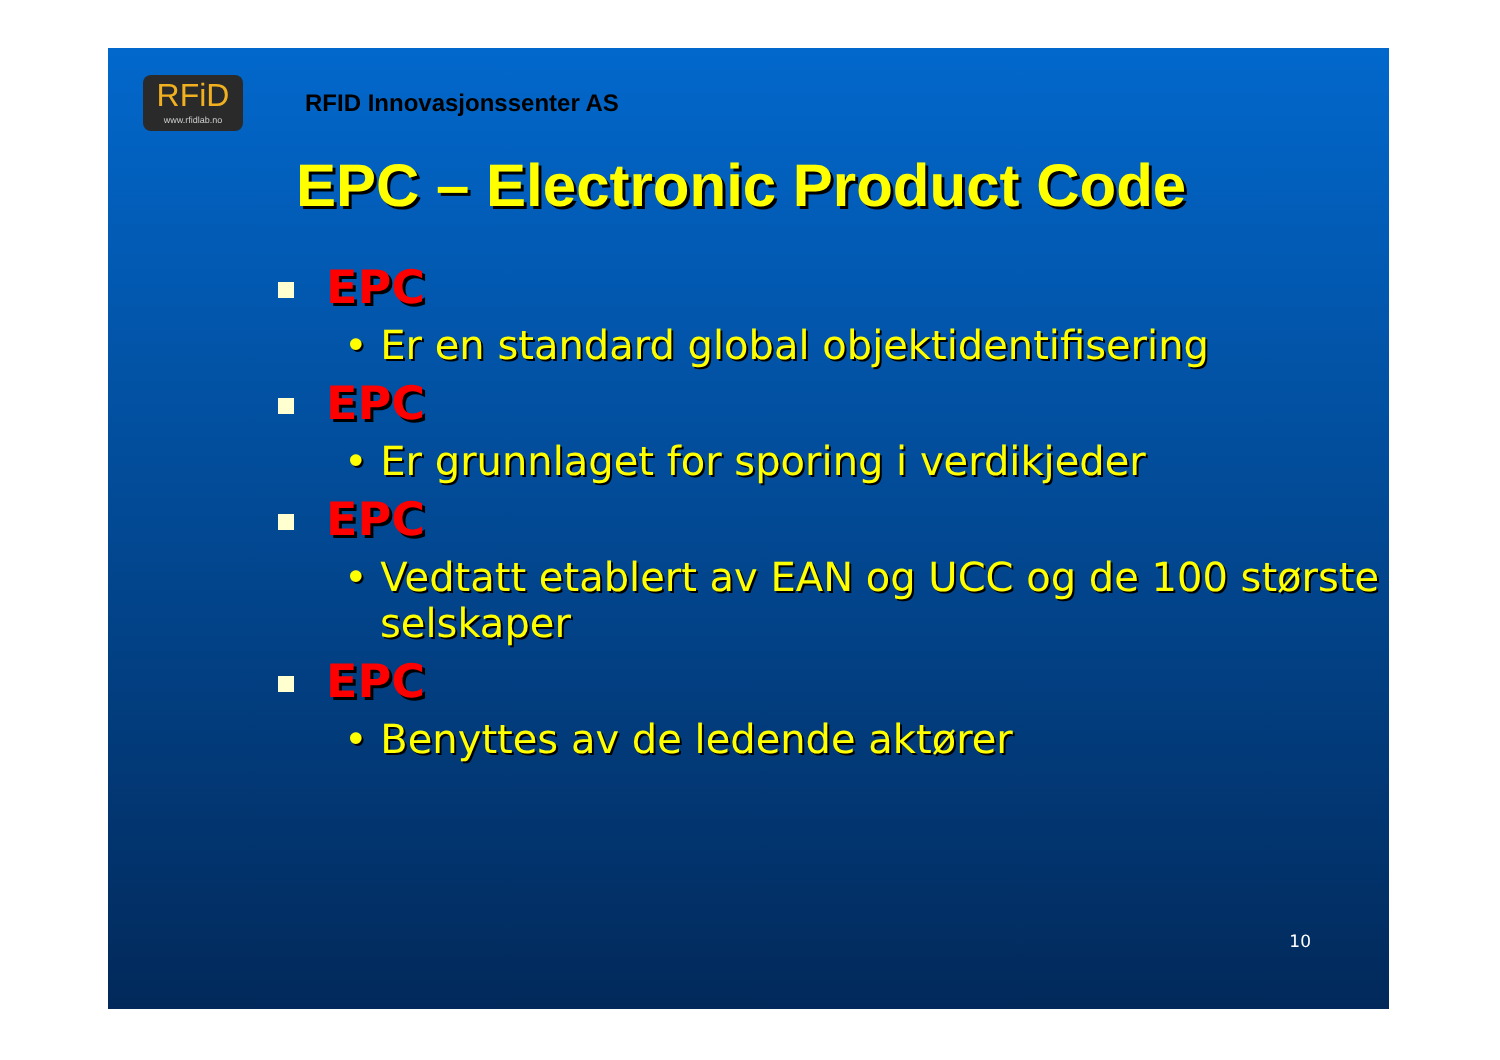RFiD
www.rfidlab.no
RFID Innovasjonssenter AS
EPC – Electronic Product Code
EPC
• Er en standard global objektidentifisering
EPC
• Er grunnlaget for sporing i verdikjeder
EPC
• Vedtatt etablert av EAN og UCC og de 100 største selskaper
EPC
• Benyttes av de ledende aktører
10